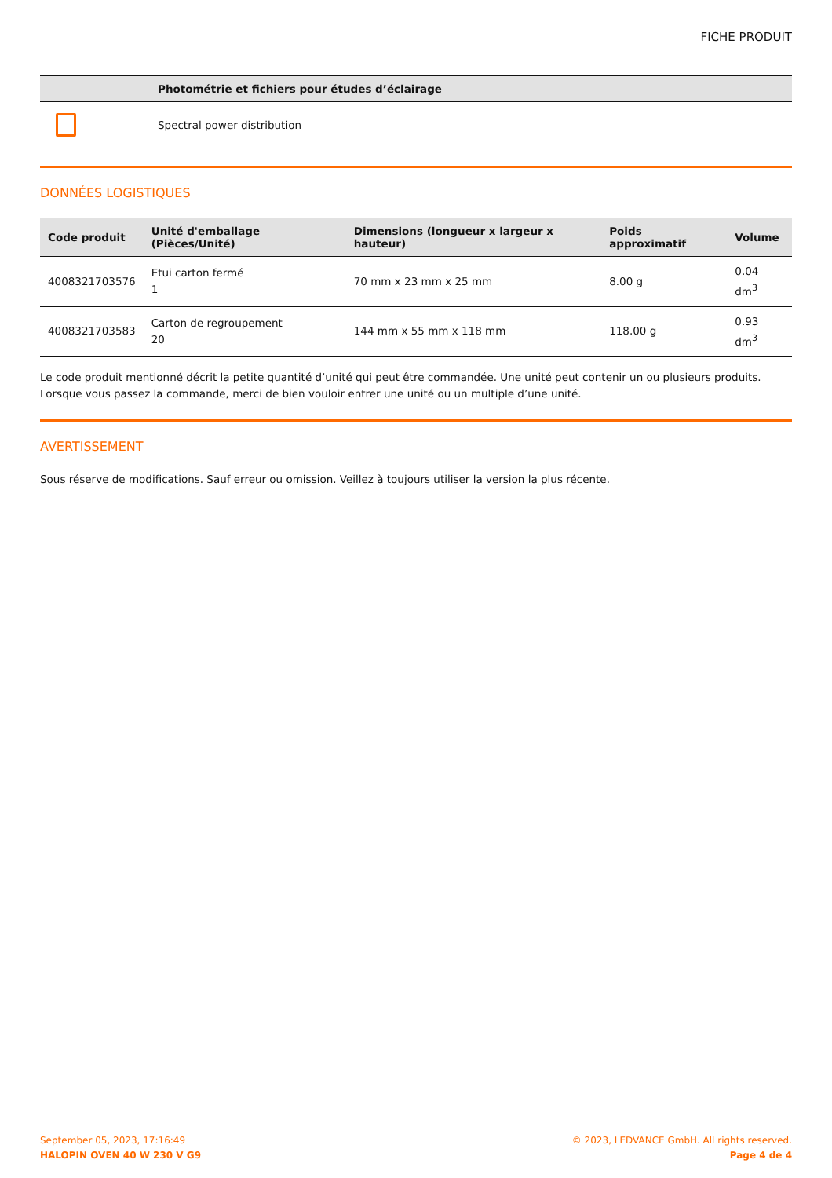FICHE PRODUIT
| | Photométrie et fichiers pour études d’éclairage |
| --- | --- |
| | Spectral power distribution |
DONNÉES LOGISTIQUES
| Code produit | Unité d'emballage (Pièces/Unité) | Dimensions (longueur x largeur x hauteur) | Poids approximatif | Volume |
| --- | --- | --- | --- | --- |
| 4008321703576 | Etui carton fermé 1 | 70 mm x 23 mm x 25 mm | 8.00 g | 0.04 dm<sup>3</sup> |
| 4008321703583 | Carton de regroupement 20 | 144 mm x 55 mm x 118 mm | 118.00 g | 0.93 dm<sup>3</sup> |
Le code produit mentionné décrit la petite quantité d’unité qui peut être commandée. Une unité peut contenir un ou plusieurs produits. Lorsque vous passez la commande, merci de bien vouloir entrer une unité ou un multiple d’une unité.
AVERTISSEMENT
Sous réserve de modifications. Sauf erreur ou omission. Veillez à toujours utiliser la version la plus récente.
September 05, 2023, 17:16:49
HALOPIN OVEN 40 W 230 V G9
© 2023, LEDVANCE GmbH. All rights reserved.
Page 4 de 4